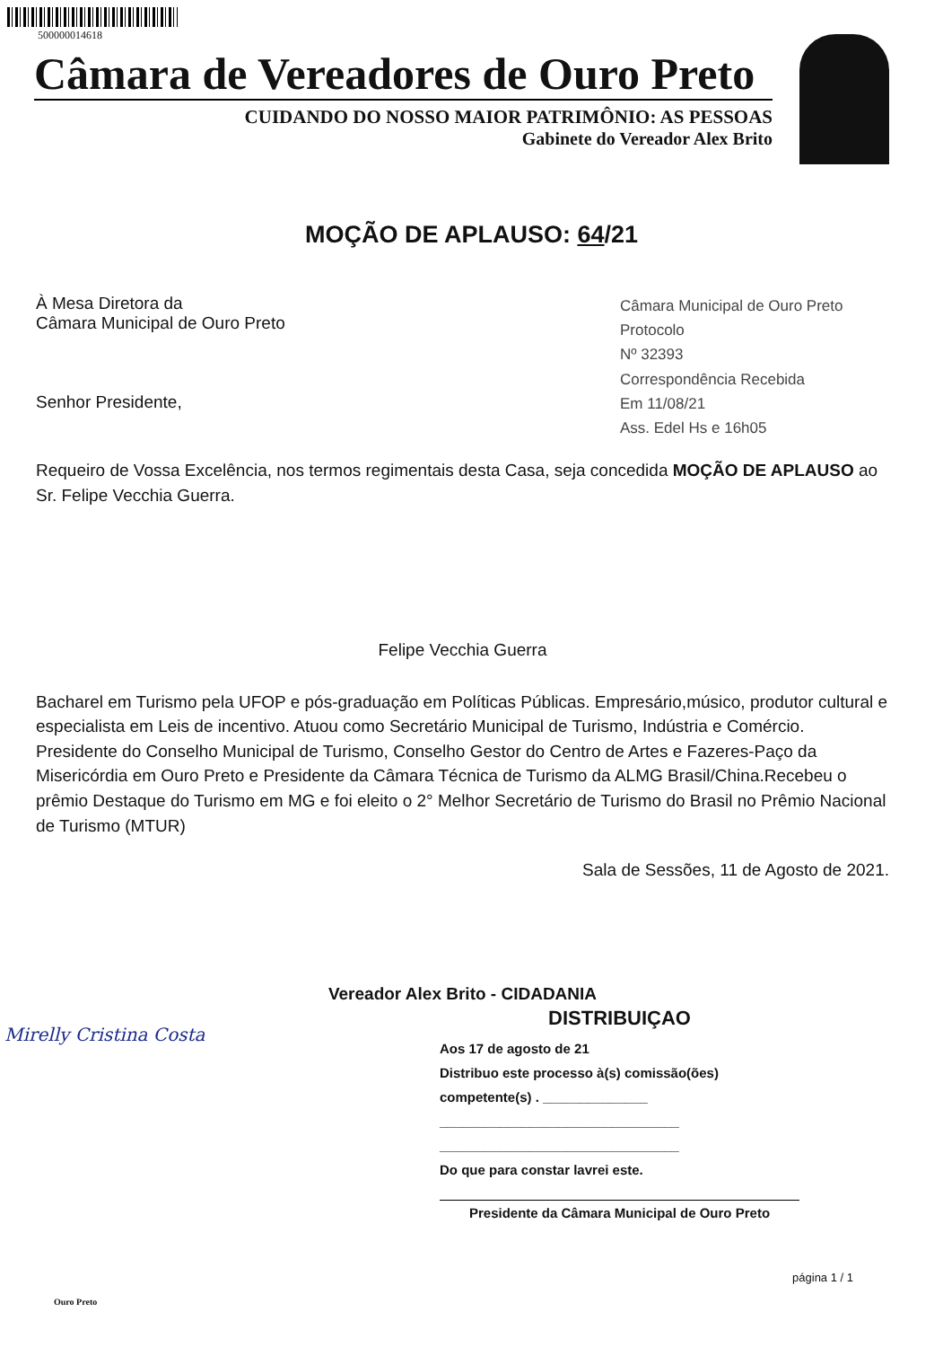500000014618
Câmara de Vereadores de Ouro Preto
CUIDANDO DO NOSSO MAIOR PATRIMÔNIO: AS PESSOAS
Gabinete do Vereador Alex Brito
MOÇÃO DE APLAUSO: 64/21
À Mesa Diretora da
Câmara Municipal de Ouro Preto
Senhor Presidente,
Câmara Municipal de Ouro Preto
Protocolo
Nº 32393
Correspondência Recebida
Em 11/08/21
Ass. Edel Hs e 16h05
Requeiro de Vossa Excelência, nos termos regimentais desta Casa, seja concedida MOÇÃO DE APLAUSO ao Sr. Felipe Vecchia Guerra.
Felipe Vecchia Guerra
Bacharel em Turismo pela UFOP e pós-graduação em Políticas Públicas. Empresário,músico, produtor cultural e especialista em Leis de incentivo. Atuou como Secretário Municipal de Turismo, Indústria e Comércio. Presidente do Conselho Municipal de Turismo, Conselho Gestor do Centro de Artes e Fazeres-Paço da Misericórdia em Ouro Preto e Presidente da Câmara Técnica de Turismo da ALMG Brasil/China.Recebeu o prêmio Destaque do Turismo em MG e foi eleito o 2° Melhor Secretário de Turismo do Brasil no Prêmio Nacional de Turismo (MTUR)
Sala de Sessões, 11 de Agosto de 2021.
Vereador Alex Brito - CIDADANIA
Mirelly Cristina Costa
DISTRIBUIÇAO
Aos 17 de agosto de 21
Distribuo este processo à(s) comissão(ões) competente(s) . ______________
________________________________
________________________________
Do que para constar lavrei este.
Presidente da Câmara Municipal de Ouro Preto
Ouro Preto
página 1 / 1